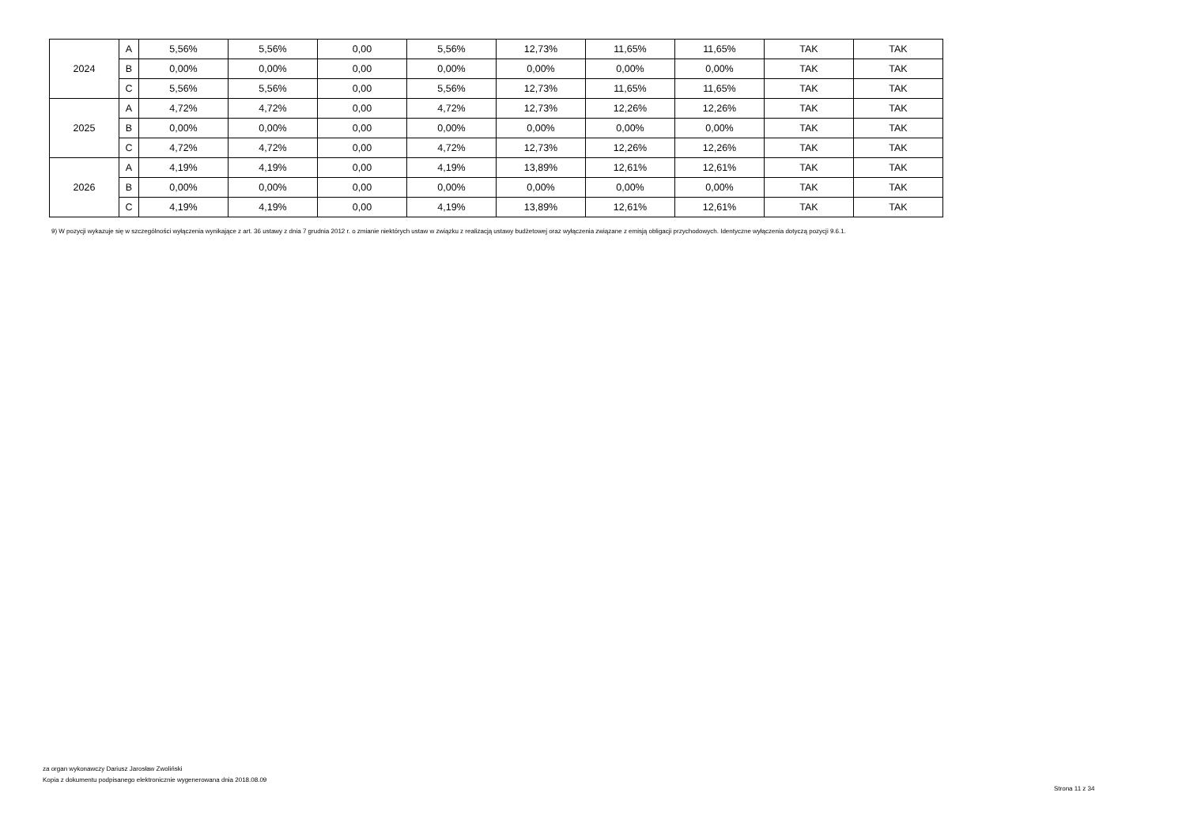| 2024 | A | 5,56% | 5,56% | 0,00 | 5,56% | 12,73% | 11,65% | 11,65% | TAK | TAK |
| | B | 0,00% | 0,00% | 0,00 | 0,00% | 0,00% | 0,00% | 0,00% | TAK | TAK |
| | C | 5,56% | 5,56% | 0,00 | 5,56% | 12,73% | 11,65% | 11,65% | TAK | TAK |
| 2025 | A | 4,72% | 4,72% | 0,00 | 4,72% | 12,73% | 12,26% | 12,26% | TAK | TAK |
| | B | 0,00% | 0,00% | 0,00 | 0,00% | 0,00% | 0,00% | 0,00% | TAK | TAK |
| | C | 4,72% | 4,72% | 0,00 | 4,72% | 12,73% | 12,26% | 12,26% | TAK | TAK |
| 2026 | A | 4,19% | 4,19% | 0,00 | 4,19% | 13,89% | 12,61% | 12,61% | TAK | TAK |
| | B | 0,00% | 0,00% | 0,00 | 0,00% | 0,00% | 0,00% | 0,00% | TAK | TAK |
| | C | 4,19% | 4,19% | 0,00 | 4,19% | 13,89% | 12,61% | 12,61% | TAK | TAK |
9) W pozycji wykazuje się w szczególności wyłączenia wynikające z art. 36 ustawy z dnia 7 grudnia 2012 r. o zmianie niektórych ustaw w związku z realizacją ustawy budżetowej oraz wyłączenia związane z emisją obligacji przychodowych. Identyczne wyłączenia dotyczą pozycji 9.6.1.
za organ wykonawczy Dariusz Jarosław Zwoliński
Kopia z dokumentu podpisanego elektronicznie wygenerowana dnia 2018.08.09
Strona 11 z 34